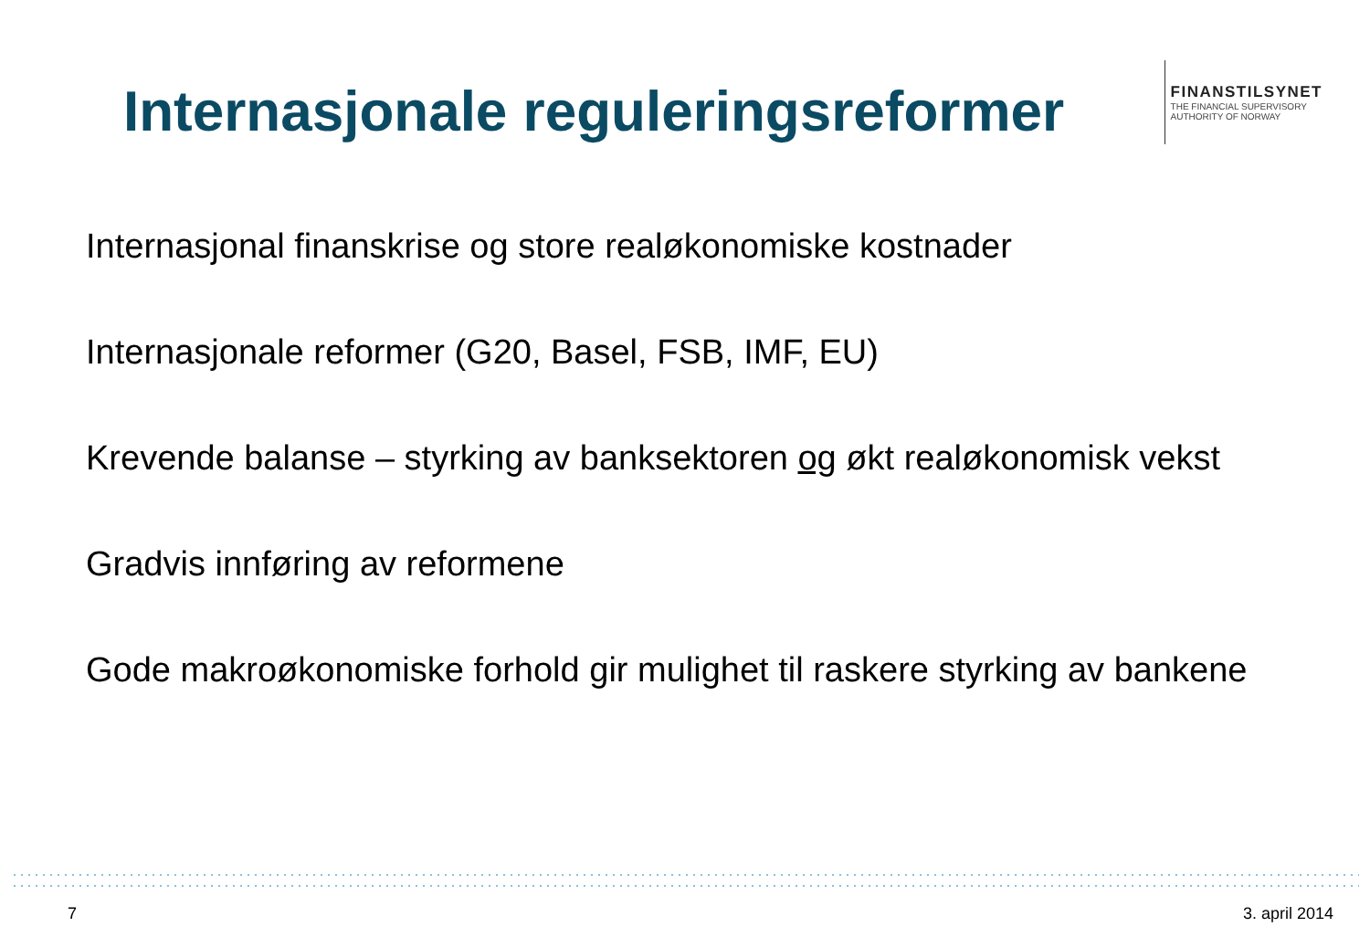Internasjonale reguleringsreformer
FINANSTILSYNET
THE FINANCIAL SUPERVISORY
AUTHORITY OF NORWAY
Internasjonal finanskrise og store realøkonomiske kostnader
Internasjonale reformer (G20, Basel, FSB, IMF, EU)
Krevende balanse – styrking av banksektoren og økt realøkonomisk vekst
Gradvis innføring av reformene
Gode makroøkonomiske forhold gir mulighet til raskere styrking av bankene
7 3. april 2014